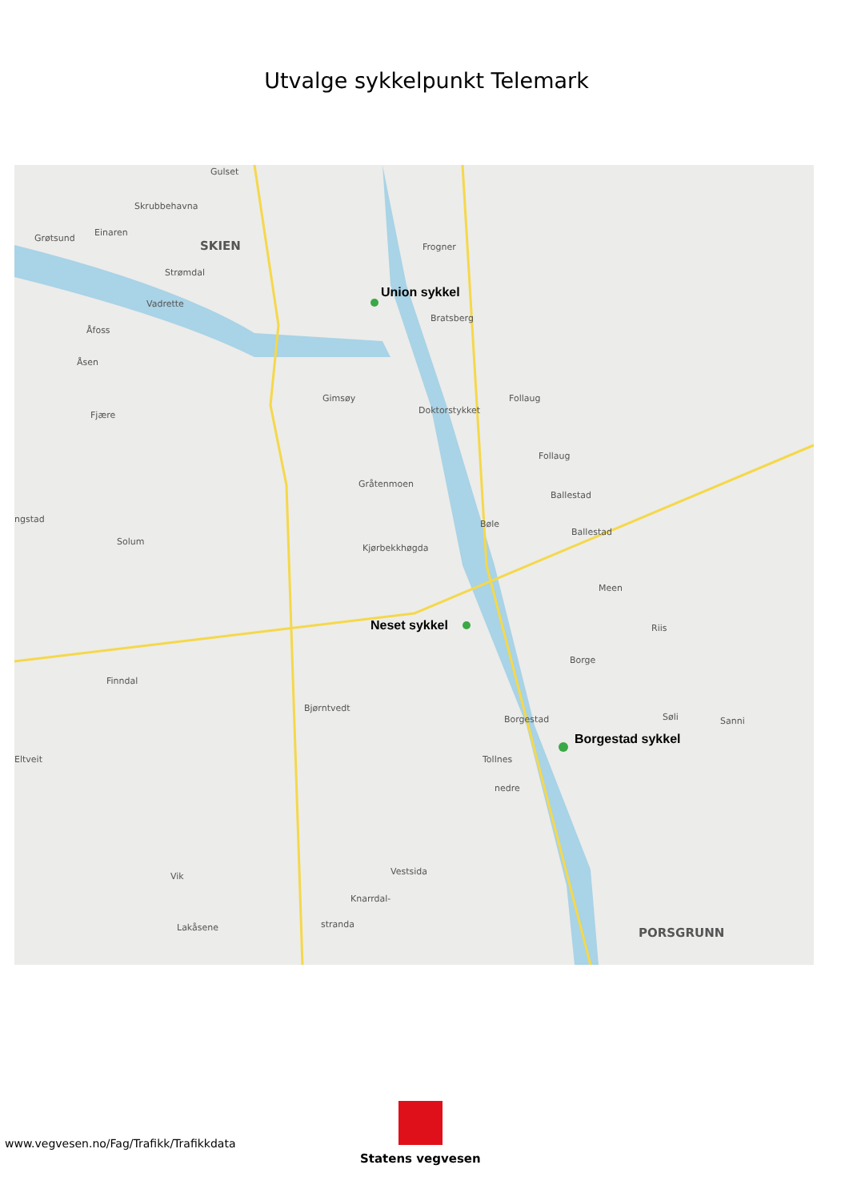Utvalge sykkelpunkt Telemark
Gulset
Skrubbehavna
Grøtsund
Einaren
SKIEN Frogner
Strømdal
Union sykkel
Vadrette
Bratsberg
Åfoss
Åsen
Gimsøy Follaug
Doktorstykket Fjære
Follaug
Gråtenmoen
Ballestad
ngstad Bøle
Ballestad
Solum
Kjørbekkhøgda
Meen
Neset sykkel Riis
Borge
Finndal
Bjørntvedt
Borgestad Søli Sanni
Borgestad sykkel
Eltveit Tollnes
nedre
Vik Vestsida
Knarrdal-
Lakåsene stranda
PORSGRUNN
www.vegvesen.no/Fag/Trafikk/Trafikkdata
Statens vegvesen